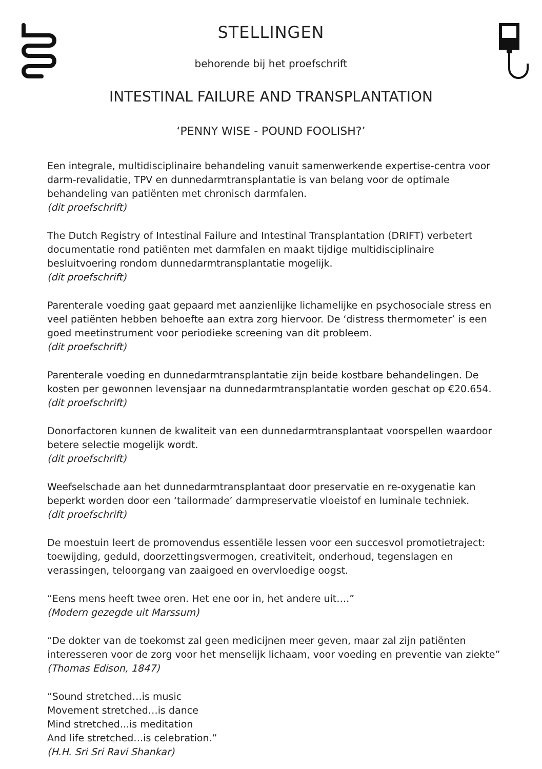STELLINGEN
behorende bij het proefschrift
INTESTINAL FAILURE AND TRANSPLANTATION
‘PENNY WISE - POUND FOOLISH?’
Een integrale, multidisciplinaire behandeling vanuit samenwerkende expertise-centra voor darm-revalidatie, TPV en dunnedarmtransplantatie is van belang voor de optimale behandeling van patiënten met chronisch darmfalen.
(dit proefschrift)
The Dutch Registry of Intestinal Failure and Intestinal Transplantation (DRIFT) verbetert documentatie rond patiënten met darmfalen en maakt tijdige multidisciplinaire besluitvoering rondom dunnedarmtransplantatie mogelijk.
(dit proefschrift)
Parenterale voeding gaat gepaard met aanzienlijke lichamelijke en psychosociale stress en veel patiënten hebben behoefte aan extra zorg hiervoor. De ‘distress thermometer’ is een goed meetinstrument voor periodieke screening van dit probleem.
(dit proefschrift)
Parenterale voeding en dunnedarmtransplantatie zijn beide kostbare behandelingen. De kosten per gewonnen levensjaar na dunnedarmtransplantatie worden geschat op €20.654.
(dit proefschrift)
Donorfactoren kunnen de kwaliteit van een dunnedarmtransplantaat voorspellen waardoor betere selectie mogelijk wordt.
(dit proefschrift)
Weefselschade aan het dunnedarmtransplantaat door preservatie en re-oxygenatie kan beperkt worden door een ‘tailormade’ darmpreservatie vloeistof en luminale techniek.
(dit proefschrift)
De moestuin leert de promovendus essentiële lessen voor een succesvol promotietraject: toewijding, geduld, doorzettingsvermogen, creativiteit, onderhoud, tegenslagen en verassingen, teloorgang van zaaigoed en overvloedige oogst.
“Eens mens heeft twee oren. Het ene oor in, het andere uit….”
(Modern gezegde uit Marssum)
“De dokter van de toekomst zal geen medicijnen meer geven, maar zal zijn patiënten interesseren voor de zorg voor het menselijk lichaam, voor voeding en preventie van ziekte”
(Thomas Edison, 1847)
“Sound stretched…is music
Movement stretched…is dance
Mind stretched...is meditation
And life stretched…is celebration.”
(H.H. Sri Sri Ravi Shankar)